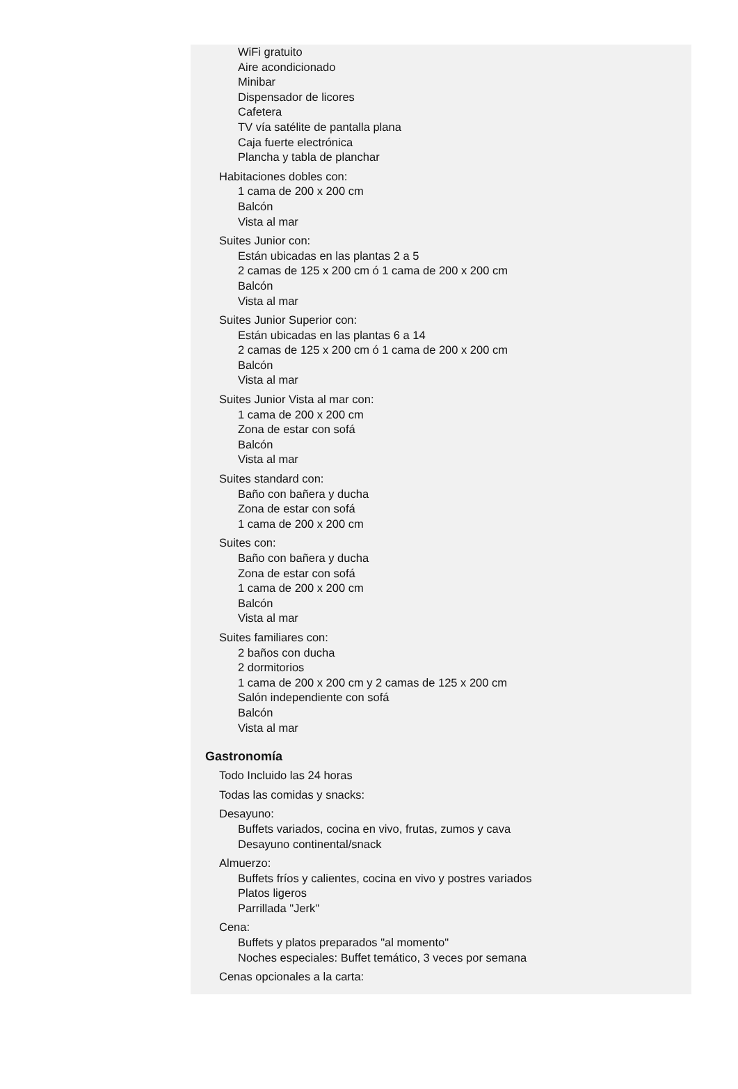WiFi gratuito
Aire acondicionado
Minibar
Dispensador de licores
Cafetera
TV vía satélite de pantalla plana
Caja fuerte electrónica
Plancha y tabla de planchar
Habitaciones dobles con:
1 cama de 200 x 200 cm
Balcón
Vista al mar
Suites Junior con:
Están ubicadas en las plantas 2 a 5
2 camas de 125 x 200 cm ó 1 cama de 200 x 200 cm
Balcón
Vista al mar
Suites Junior Superior con:
Están ubicadas en las plantas 6 a 14
2 camas de 125 x 200 cm ó 1 cama de 200 x 200 cm
Balcón
Vista al mar
Suites Junior Vista al mar con:
1 cama de 200 x 200 cm
Zona de estar con sofá
Balcón
Vista al mar
Suites standard con:
Baño con bañera y ducha
Zona de estar con sofá
1 cama de 200 x 200 cm
Suites con:
Baño con bañera y ducha
Zona de estar con sofá
1 cama de 200 x 200 cm
Balcón
Vista al mar
Suites familiares con:
2 baños con ducha
2 dormitorios
1 cama de 200 x 200 cm y 2 camas de 125 x 200 cm
Salón independiente con sofá
Balcón
Vista al mar
Gastronomía
Todo Incluido las 24 horas
Todas las comidas y snacks:
Desayuno:
Buffets variados, cocina en vivo, frutas, zumos y cava
Desayuno continental/snack
Almuerzo:
Buffets fríos y calientes, cocina en vivo y postres variados
Platos ligeros
Parrillada "Jerk"
Cena:
Buffets y platos preparados "al momento"
Noches especiales: Buffet temático, 3 veces por semana
Cenas opcionales a la carta: